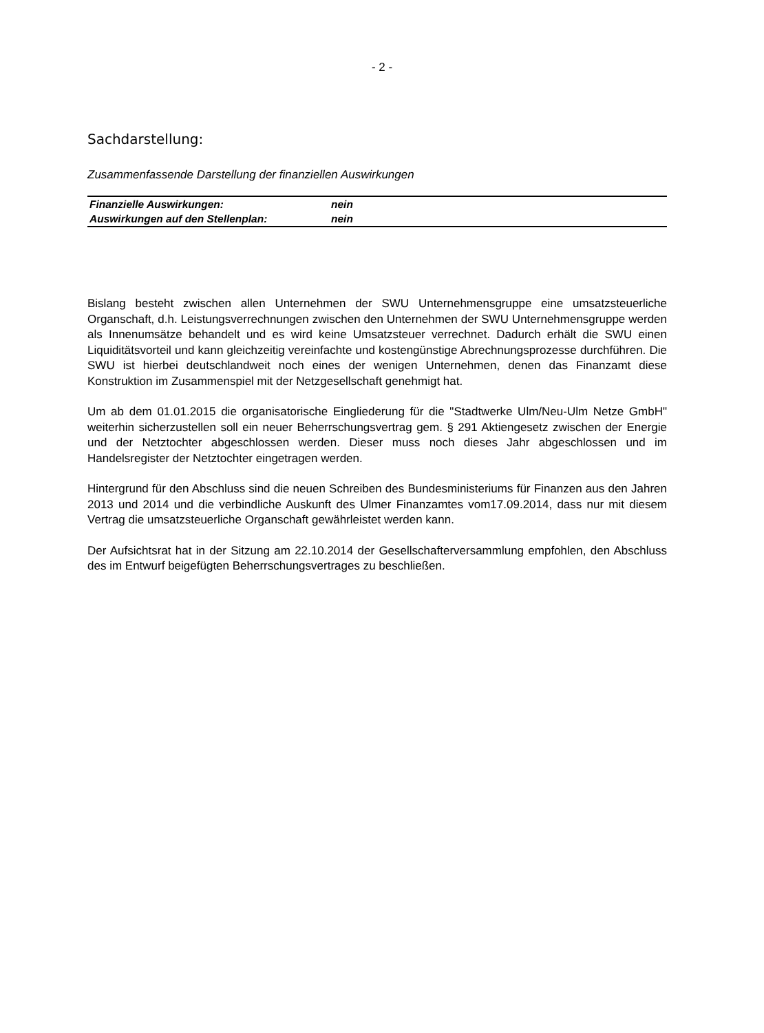- 2 -
Sachdarstellung:
Zusammenfassende Darstellung der finanziellen Auswirkungen
| Finanzielle Auswirkungen: | nein |
| Auswirkungen auf den Stellenplan: | nein |
Bislang besteht zwischen allen Unternehmen der SWU Unternehmensgruppe eine umsatzsteuerliche Organschaft, d.h. Leistungsverrechnungen zwischen den Unternehmen der SWU Unternehmensgruppe werden als Innenumsätze behandelt und es wird keine Umsatzsteuer verrechnet. Dadurch erhält die SWU einen Liquiditätsvorteil und kann gleichzeitig vereinfachte und kostengünstige Abrechnungsprozesse durchführen. Die SWU ist hierbei deutschlandweit noch eines der wenigen Unternehmen, denen das Finanzamt diese Konstruktion im Zusammenspiel mit der Netzgesellschaft genehmigt hat.
Um ab dem 01.01.2015 die organisatorische Eingliederung für die "Stadtwerke Ulm/Neu-Ulm Netze GmbH" weiterhin sicherzustellen soll ein neuer Beherrschungsvertrag gem. § 291 Aktiengesetz zwischen der Energie und der Netztochter abgeschlossen werden. Dieser muss noch dieses Jahr abgeschlossen und im Handelsregister der Netztochter eingetragen werden.
Hintergrund für den Abschluss sind die neuen Schreiben des Bundesministeriums für Finanzen aus den Jahren 2013 und 2014 und die verbindliche Auskunft des Ulmer Finanzamtes vom17.09.2014, dass nur mit diesem Vertrag die umsatzsteuerliche Organschaft gewährleistet werden kann.
Der Aufsichtsrat hat in der Sitzung am 22.10.2014 der Gesellschafterversammlung empfohlen, den Abschluss des im Entwurf beigefügten Beherrschungsvertrages zu beschließen.